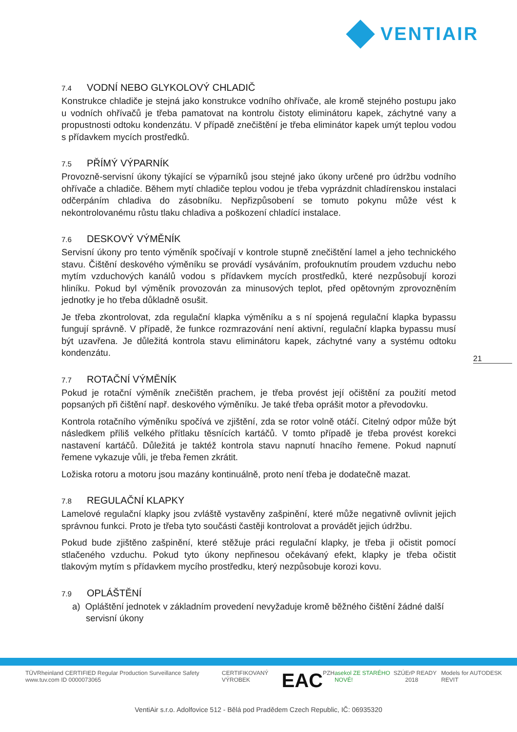VENTIAIR
7.4 VODNÍ NEBO GLYKOLOVÝ CHLADIČ
Konstrukce chladiče je stejná jako konstrukce vodního ohřívače, ale kromě stejného postupu jako u vodních ohřívačů je třeba pamatovat na kontrolu čistoty eliminátoru kapek, záchytné vany a propustnosti odtoku kondenzátu. V případě znečištění je třeba eliminátor kapek umýt teplou vodou s přídavkem mycích prostředků.
7.5 PŘÍMÝ VÝPARNÍK
Provozně-servisní úkony týkající se výparníků jsou stejné jako úkony určené pro údržbu vodního ohřívače a chladiče. Během mytí chladiče teplou vodou je třeba vyprázdnit chladírenskou instalaci odčerpáním chladiva do zásobníku. Nepřizpůsobení se tomuto pokynu může vést k nekontrolovanému růstu tlaku chladiva a poškození chladící instalace.
7.6 DESKOVÝ VÝMĚNÍK
Servisní úkony pro tento výměník spočívají v kontrole stupně znečištění lamel a jeho technického stavu. Čištění deskového výměníku se provádí vysáváním, profouknutím proudem vzduchu nebo mytím vzduchových kanálů vodou s přídavkem mycích prostředků, které nezpůsobují korozi hliníku. Pokud byl výměník provozován za minusových teplot, před opětovným zprovozněním jednotky je ho třeba důkladně osušit.
Je třeba zkontrolovat, zda regulační klapka výměníku a s ní spojená regulační klapka bypassu fungují správně. V případě, že funkce rozmrazování není aktivní, regulační klapka bypassu musí být uzavřena. Je důležitá kontrola stavu eliminátoru kapek, záchytné vany a systému odtoku kondenzátu.
7.7 ROTAČNÍ VÝMĚNÍK
Pokud je rotační výměník znečištěn prachem, je třeba provést její očištění za použití metod popsaných při čištění např. deskového výměníku. Je také třeba oprášit motor a převodovku.
Kontrola rotačního výměníku spočívá ve zjištění, zda se rotor volně otáčí. Citelný odpor může být následkem příliš velkého přítlaku těsnících kartáčů. V tomto případě je třeba provést korekci nastavení kartáčů. Důležitá je taktéž kontrola stavu napnutí hnacího řemene. Pokud napnutí řemene vykazuje vůli, je třeba řemen zkrátit.
Ložiska rotoru a motoru jsou mazány kontinuálně, proto není třeba je dodatečně mazat.
7.8 REGULAČNÍ KLAPKY
Lamelové regulační klapky jsou zvláště vystavěny zašpinění, které může negativně ovlivnit jejich správnou funkci. Proto je třeba tyto součásti častěji kontrolovat a provádět jejich údržbu.
Pokud bude zjištěno zašpinění, které stěžuje práci regulační klapky, je třeba ji očistit pomocí stlačeného vzduchu. Pokud tyto úkony nepřinesou očekávaný efekt, klapky je třeba očistit tlakovým mytím s přídavkem mycího prostředku, který nezpůsobuje korozi kovu.
7.9 OPLÁŠTĚNÍ
a) Opláštění jednotek v základním provedení nevyžaduje kromě běžného čištění žádné další servisní úkony
21
TÜVRheinland CERTIFIED Regular Production Surveillance Safety www.tuv.com ID 0000073065 CERTIFIKOVANÝ VÝROBEK EAC PZH asekol ZE STARÉHO NOVÉ! SZÚ ErP READY 2018 Models for AUTODESK REVIT
VentiAir s.r.o. Adolfovice 512 - Bělá pod Pradědem Czech Republic, IČ: 06935320